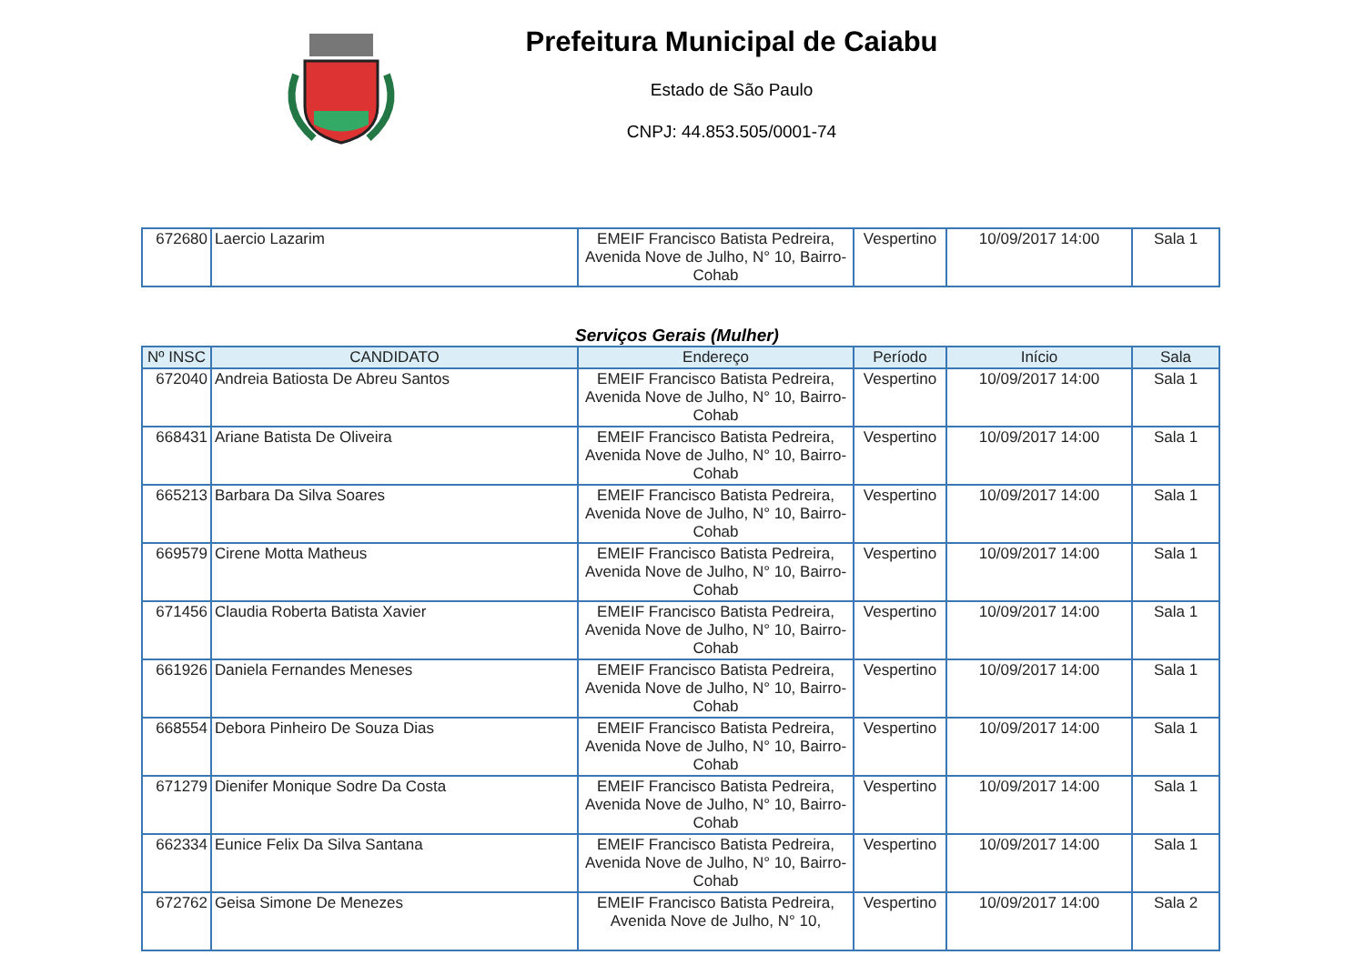Prefeitura Municipal de Caiabu
Estado de São Paulo
CNPJ: 44.853.505/0001-74
| 672680 | Laercio Lazarim | EMEIF Francisco Batista Pedreira, Avenida Nove de Julho, N° 10, Bairro-Cohab | Vespertino | 10/09/2017 14:00 | Sala 1 |
Serviços Gerais (Mulher)
| Nº INSC | CANDIDATO | Endereço | Período | Início | Sala |
| --- | --- | --- | --- | --- | --- |
| 672040 | Andreia Batiosta De Abreu Santos | EMEIF Francisco Batista Pedreira, Avenida Nove de Julho, N° 10, Bairro-Cohab | Vespertino | 10/09/2017 14:00 | Sala 1 |
| 668431 | Ariane Batista De Oliveira | EMEIF Francisco Batista Pedreira, Avenida Nove de Julho, N° 10, Bairro-Cohab | Vespertino | 10/09/2017 14:00 | Sala 1 |
| 665213 | Barbara Da Silva Soares | EMEIF Francisco Batista Pedreira, Avenida Nove de Julho, N° 10, Bairro-Cohab | Vespertino | 10/09/2017 14:00 | Sala 1 |
| 669579 | Cirene Motta Matheus | EMEIF Francisco Batista Pedreira, Avenida Nove de Julho, N° 10, Bairro-Cohab | Vespertino | 10/09/2017 14:00 | Sala 1 |
| 671456 | Claudia Roberta Batista Xavier | EMEIF Francisco Batista Pedreira, Avenida Nove de Julho, N° 10, Bairro-Cohab | Vespertino | 10/09/2017 14:00 | Sala 1 |
| 661926 | Daniela Fernandes Meneses | EMEIF Francisco Batista Pedreira, Avenida Nove de Julho, N° 10, Bairro-Cohab | Vespertino | 10/09/2017 14:00 | Sala 1 |
| 668554 | Debora Pinheiro De Souza Dias | EMEIF Francisco Batista Pedreira, Avenida Nove de Julho, N° 10, Bairro-Cohab | Vespertino | 10/09/2017 14:00 | Sala 1 |
| 671279 | Dienifer Monique Sodre Da Costa | EMEIF Francisco Batista Pedreira, Avenida Nove de Julho, N° 10, Bairro-Cohab | Vespertino | 10/09/2017 14:00 | Sala 1 |
| 662334 | Eunice Felix Da Silva Santana | EMEIF Francisco Batista Pedreira, Avenida Nove de Julho, N° 10, Bairro-Cohab | Vespertino | 10/09/2017 14:00 | Sala 1 |
| 672762 | Geisa Simone De Menezes | EMEIF Francisco Batista Pedreira, Avenida Nove de Julho, N° 10, | Vespertino | 10/09/2017 14:00 | Sala 2 |